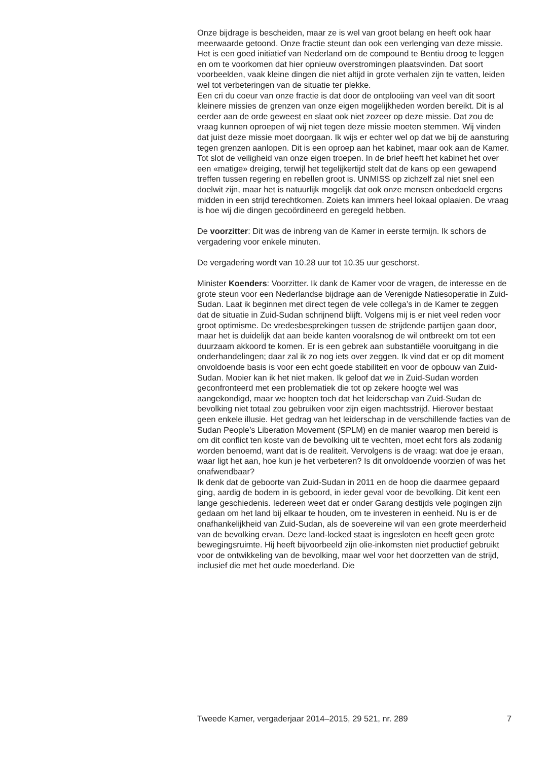Onze bijdrage is bescheiden, maar ze is wel van groot belang en heeft ook haar meerwaarde getoond. Onze fractie steunt dan ook een verlenging van deze missie. Het is een goed initiatief van Nederland om de compound te Bentiu droog te leggen en om te voorkomen dat hier opnieuw overstromingen plaatsvinden. Dat soort voorbeelden, vaak kleine dingen die niet altijd in grote verhalen zijn te vatten, leiden wel tot verbeteringen van de situatie ter plekke.
Een cri du coeur van onze fractie is dat door de ontplooiing van veel van dit soort kleinere missies de grenzen van onze eigen mogelijkheden worden bereikt. Dit is al eerder aan de orde geweest en slaat ook niet zozeer op deze missie. Dat zou de vraag kunnen oproepen of wij niet tegen deze missie moeten stemmen. Wij vinden dat juist deze missie moet doorgaan. Ik wijs er echter wel op dat we bij de aansturing tegen grenzen aanlopen. Dit is een oproep aan het kabinet, maar ook aan de Kamer.
Tot slot de veiligheid van onze eigen troepen. In de brief heeft het kabinet het over een «matige» dreiging, terwijl het tegelijkertijd stelt dat de kans op een gewapend treffen tussen regering en rebellen groot is. UNMISS op zichzelf zal niet snel een doelwit zijn, maar het is natuurlijk mogelijk dat ook onze mensen onbedoeld ergens midden in een strijd terechtkomen. Zoiets kan immers heel lokaal oplaaien. De vraag is hoe wij die dingen gecoördineerd en geregeld hebben.
De voorzitter: Dit was de inbreng van de Kamer in eerste termijn. Ik schors de vergadering voor enkele minuten.
De vergadering wordt van 10.28 uur tot 10.35 uur geschorst.
Minister Koenders: Voorzitter. Ik dank de Kamer voor de vragen, de interesse en de grote steun voor een Nederlandse bijdrage aan de Verenigde Natiesoperatie in Zuid-Sudan. Laat ik beginnen met direct tegen de vele collega’s in de Kamer te zeggen dat de situatie in Zuid-Sudan schrijnend blijft. Volgens mij is er niet veel reden voor groot optimisme. De vredesbesprekingen tussen de strijdende partijen gaan door, maar het is duidelijk dat aan beide kanten vooralsnog de wil ontbreekt om tot een duurzaam akkoord te komen. Er is een gebrek aan substantiële vooruitgang in die onderhandelingen; daar zal ik zo nog iets over zeggen. Ik vind dat er op dit moment onvoldoende basis is voor een echt goede stabiliteit en voor de opbouw van Zuid-Sudan. Mooier kan ik het niet maken. Ik geloof dat we in Zuid-Sudan worden geconfronteerd met een problematiek die tot op zekere hoogte wel was aangekondigd, maar we hoopten toch dat het leiderschap van Zuid-Sudan de bevolking niet totaal zou gebruiken voor zijn eigen machtsstrijd. Hierover bestaat geen enkele illusie. Het gedrag van het leiderschap in de verschillende facties van de Sudan People’s Liberation Movement (SPLM) en de manier waarop men bereid is om dit conflict ten koste van de bevolking uit te vechten, moet echt fors als zodanig worden benoemd, want dat is de realiteit. Vervolgens is de vraag: wat doe je eraan, waar ligt het aan, hoe kun je het verbeteren? Is dit onvoldoende voorzien of was het onafwendbaar?
Ik denk dat de geboorte van Zuid-Sudan in 2011 en de hoop die daarmee gepaard ging, aardig de bodem in is geboord, in ieder geval voor de bevolking. Dit kent een lange geschiedenis. Iedereen weet dat er onder Garang destijds vele pogingen zijn gedaan om het land bij elkaar te houden, om te investeren in eenheid. Nu is er de onafhankelijkheid van Zuid-Sudan, als de soevereine wil van een grote meerderheid van de bevolking ervan. Deze land-locked staat is ingesloten en heeft geen grote bewegingsruimte. Hij heeft bijvoorbeeld zijn olie-inkomsten niet productief gebruikt voor de ontwikkeling van de bevolking, maar wel voor het doorzetten van de strijd, inclusief die met het oude moederland. Die
Tweede Kamer, vergaderjaar 2014–2015, 29 521, nr. 289 7